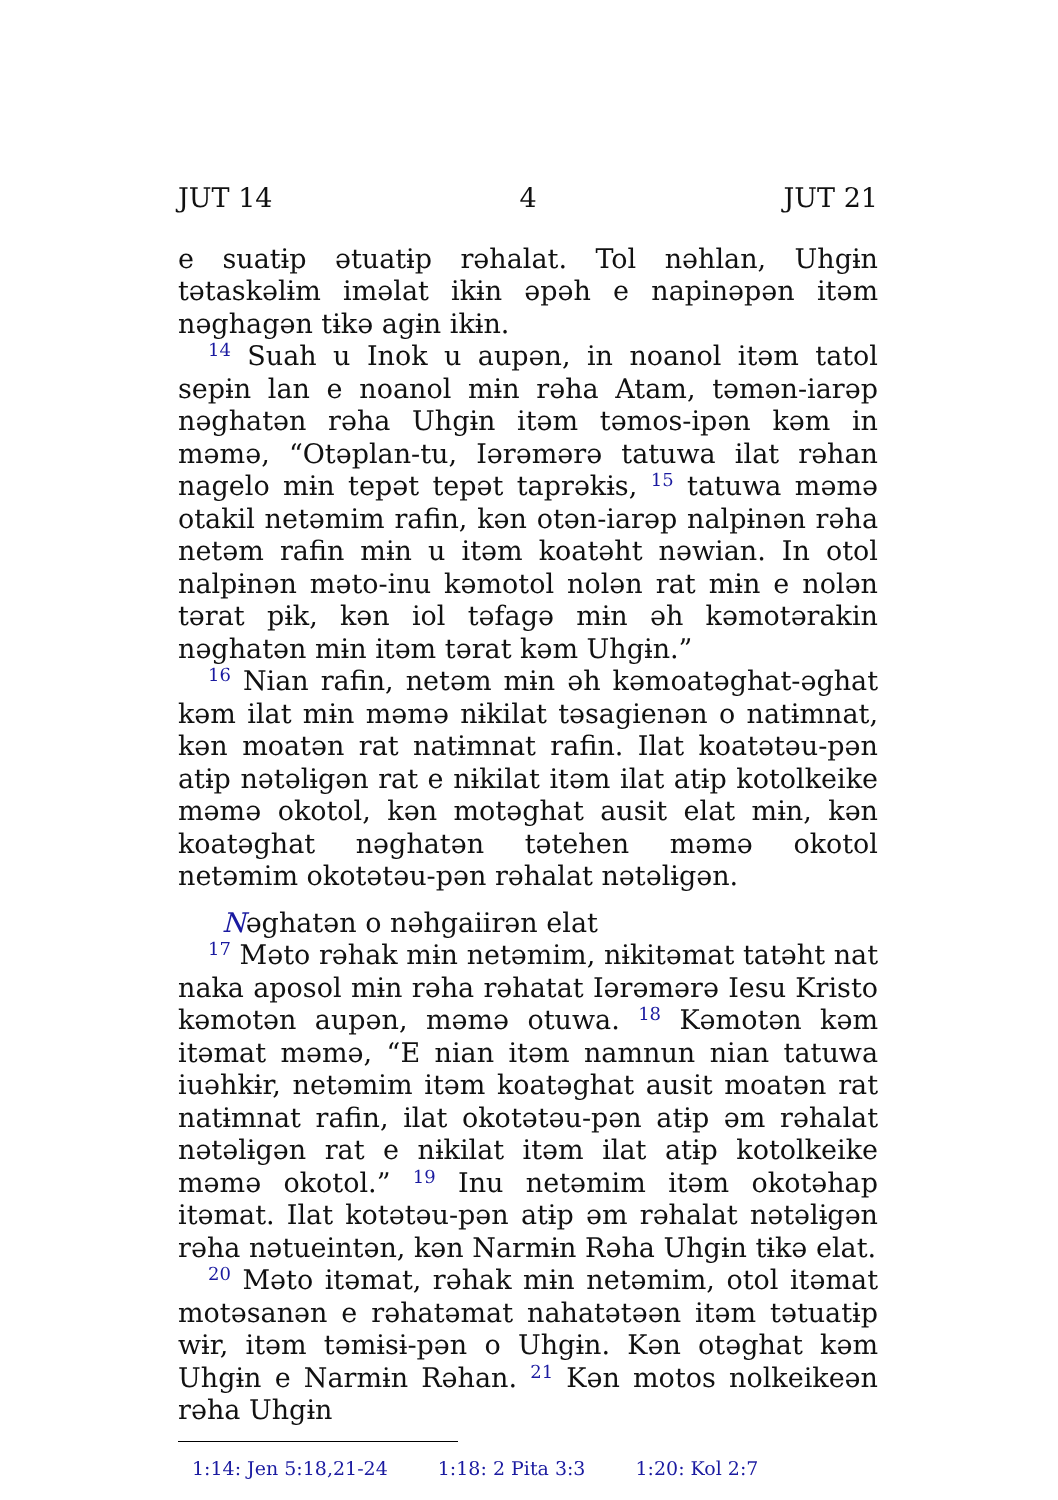JUT 14 4 JUT 21
e suatɨp ətuatɨp rəhalat. Tol nəhlan, Uhgɨn tətaskəlɨm iməlat ikɨn əpəh e napinəpən itəm nəghagən tɨkə agɨn ikɨn.
<sup>14</sup> Suah u Inok u aupən, in noanol itəm tatol sepɨn lan e noanol mɨn rəha Atam, təmən-iarəp nəghatən rəha Uhgɨn itəm təmos-ipən kəm in məmə, “Otəplan-tu, Iərəmərə tatuwa ilat rəhan nagelo mɨn tepət tepət taprəkɨs, <sup>15</sup> tatuwa məmə otakil netəmim rafin, kən otən-iarəp nalpɨnən rəha netəm rafin mɨn u itəm koatəht nəwian. In otol nalpɨnən məto-inu kəmotol nolən rat mɨn e nolən tərat pɨk, kən iol təfagə mɨn əh kəmotərakin nəghatən mɨn itəm tərat kəm Uhgɨn.”
<sup>16</sup> Nian rafin, netəm mɨn əh kəmoatəghat-əghat kəm ilat mɨn məmə nɨkilat təsagienən o natɨmnat, kən moatən rat natɨmnat rafin. Ilat koatətəu-pən atɨp nətəlɨgən rat e nɨkilat itəm ilat atɨp kotolkeike məmə okotol, kən motəghat ausit elat mɨn, kən koatəghat nəghatən tətehen məmə okotol netəmim okotətəu-pən rəhalat nətəlɨgən.
Nəghatən o nəhgaiirən elat
<sup>17</sup> Məto rəhak mɨn netəmim, nɨkitəmat tatəht nat naka aposol mɨn rəha rəhatat Iərəmərə Iesu Kristo kəmotən aupən, məmə otuwa. <sup>18</sup> Kəmotən kəm itəmat məmə, “E nian itəm namnun nian tatuwa iuəhkɨr, netəmim itəm koatəghat ausit moatən rat natɨmnat rafin, ilat okotətəu-pən atɨp əm rəhalat nətəlɨgən rat e nɨkilat itəm ilat atɨp kotolkeike məmə okotol.” <sup>19</sup> Inu netəmim itəm okotəhap itəmat. Ilat kotətəu-pən atɨp əm rəhalat nətəlɨgən rəha nətueintən, kən Narmɨn Rəha Uhgɨn tɨkə elat.
<sup>20</sup> Məto itəmat, rəhak mɨn netəmim, otol itəmat motəsanən e rəhatəmat nahatətəən itəm tətuatɨp wɨr, itəm təmɨsɨ-pən o Uhgɨn. Kən otəghat kəm Uhgɨn e Narmɨn Rəhan. <sup>21</sup> Kən motos nolkeikeən rəha Uhgɨn
1:14: Jen 5:18,21-24 1:18: 2 Pita 3:3 1:20: Kol 2:7